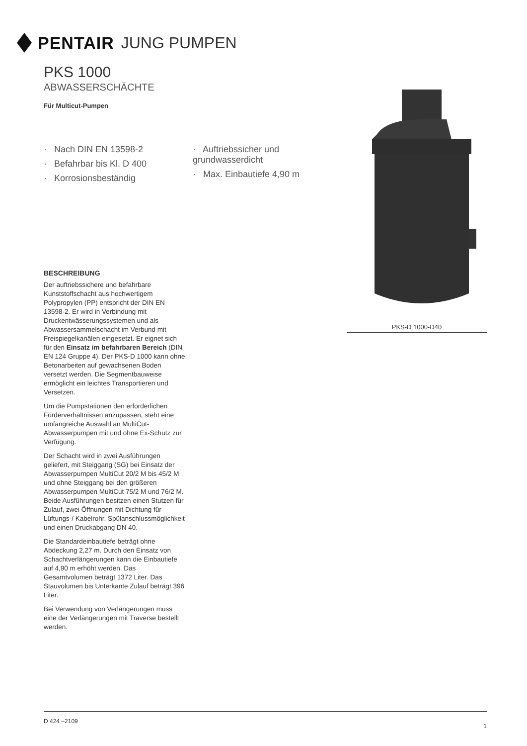PENTAIR JUNG PUMPEN
PKS 1000
ABWASSERSCHÄCHTE
Für Multicut-Pumpen
· Nach DIN EN 13598-2
· Befahrbar bis Kl. D 400
· Korrosionsbeständig
· Auftriebssicher und grundwasserdicht
· Max. Einbautiefe 4,90 m
BESCHREIBUNG
Der auftriebssichere und befahrbare Kunststoffschacht aus hochwertigem Polypropylen (PP) entspricht der DIN EN 13598-2. Er wird in Verbindung mit Druckentwässerungssystemen und als Abwassersammelschacht im Verbund mit Freispiegelkanälen eingesetzt. Er eignet sich für den Einsatz im befahrbaren Bereich (DIN EN 124 Gruppe 4). Der PKS-D 1000 kann ohne Betonarbeiten auf gewachsenen Boden versetzt werden. Die Segmentbauweise ermöglicht ein leichtes Transportieren und Versetzen.
Um die Pumpstationen den erforderlichen Förderverhältnissen anzupassen, steht eine umfangreiche Auswahl an MultiCut-Abwasserpumpen mit und ohne Ex-Schutz zur Verfügung.
Der Schacht wird in zwei Ausführungen geliefert, mit Steiggang (SG) bei Einsatz der Abwasserpumpen MultiCut 20/2 M bis 45/2 M und ohne Steiggang bei den größeren Abwasserpumpen MultiCut 75/2 M und 76/2 M. Beide Ausführungen besitzen einen Stutzen für Zulauf, zwei Öffnungen mit Dichtung für Lüftungs-/ Kabelrohr, Spülanschlussmöglichkeit und einen Druckabgang DN 40.
Die Standardeinbautiefe beträgt ohne Abdeckung 2,27 m. Durch den Einsatz von Schachtverlängerungen kann die Einbautiefe auf 4,90 m erhöht werden. Das Gesamtvolumen beträgt 1372 Liter. Das Stauvolumen bis Unterkante Zulauf beträgt 396 Liter.
Bei Verwendung von Verlängerungen muss eine der Verlängerungen mit Traverse bestellt werden.
PKS-D 1000-D40
D 424 –2109 1